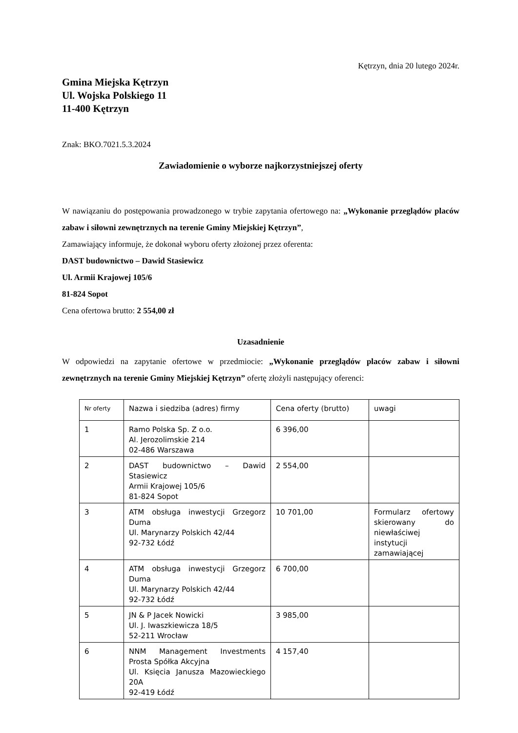Kętrzyn, dnia 20 lutego 2024r.
Gmina Miejska Kętrzyn
Ul. Wojska Polskiego 11
11-400 Kętrzyn
Znak: BKO.7021.5.3.2024
Zawiadomienie o wyborze najkorzystniejszej oferty
W nawiązaniu do postępowania prowadzonego w trybie zapytania ofertowego na: „Wykonanie przeglądów placów zabaw i siłowni zewnętrznych na terenie Gminy Miejskiej Kętrzyn”,
Zamawiający informuje, że dokonał wyboru oferty złożonej przez oferenta:
DAST budownictwo – Dawid Stasiewicz
Ul. Armii Krajowej 105/6
81-824 Sopot
Cena ofertowa brutto: 2 554,00 zł
Uzasadnienie
W odpowiedzi na zapytanie ofertowe w przedmiocie: „Wykonanie przeglądów placów zabaw i siłowni zewnętrznych na terenie Gminy Miejskiej Kętrzyn” ofertę złożyli następujący oferenci:
| Nr oferty | Nazwa i siedziba (adres) firmy | Cena oferty (brutto) | uwagi |
| --- | --- | --- | --- |
| 1 | Ramo Polska Sp. Z o.o. Al. Jerozolimskie 214 02-486 Warszawa | 6 396,00 | |
| 2 | DAST budownictwo – Dawid Stasiewicz Armii Krajowej 105/6 81-824 Sopot | 2 554,00 | |
| 3 | ATM obsługa inwestycji Grzegorz Duma Ul. Marynarzy Polskich 42/44 92-732 Łódź | 10 701,00 | Formularz ofertowy skierowany do niewłaściwej instytucji zamawiającej |
| 4 | ATM obsługa inwestycji Grzegorz Duma Ul. Marynarzy Polskich 42/44 92-732 Łódź | 6 700,00 | |
| 5 | JN & P Jacek Nowicki Ul. J. Iwaszkiewicza 18/5 52-211 Wrocław | 3 985,00 | |
| 6 | NNM Management Investments Prosta Spółka Akcyjna Ul. Księcia Janusza Mazowieckiego 20A 92-419 Łódź | 4 157,40 | |